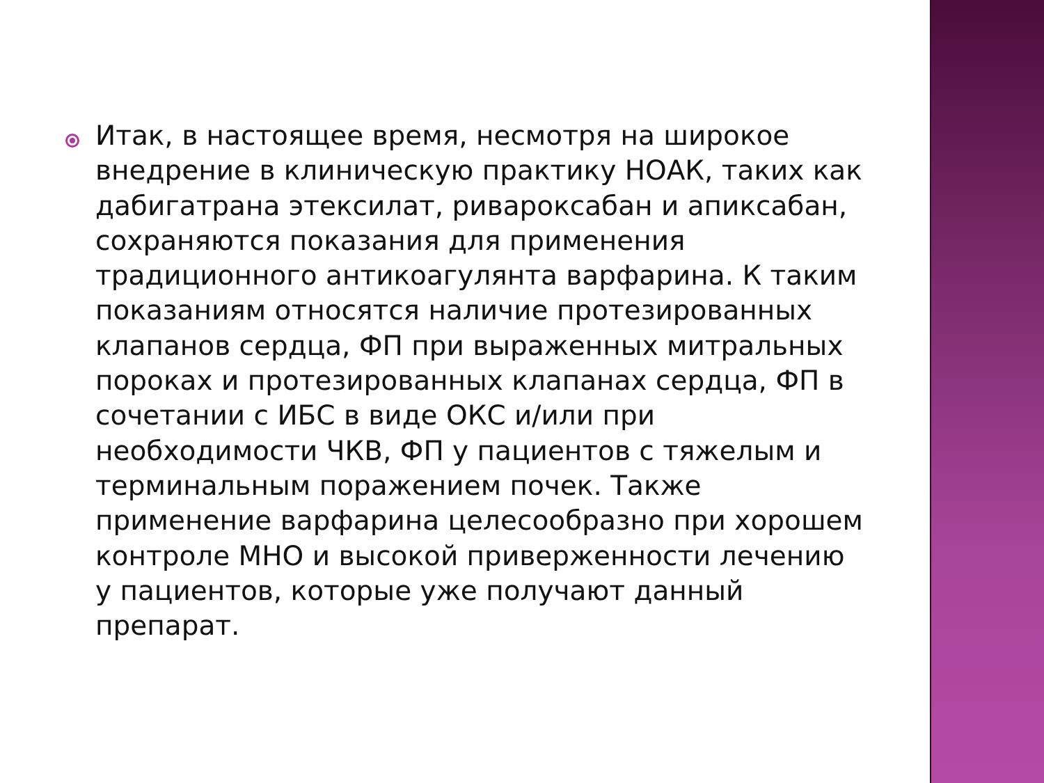Итак, в настоящее время, несмотря на широкое внедрение в клиническую практику НОАК, таких как дабигатрана этексилат, ривароксабан и апиксабан, сохраняются показания для применения традиционного антикоагулянта варфарина. К таким показаниям относятся наличие протезированных клапанов сердца, ФП при выраженных митральных пороках и протезированных клапанах сердца, ФП в сочетании с ИБС в виде ОКС и/или при необходимости ЧКВ, ФП у пациентов с тяжелым и терминальным поражением почек. Также применение варфарина целесообразно при хорошем контроле МНО и высокой приверженности лечению у пациентов, которые уже получают данный препарат.